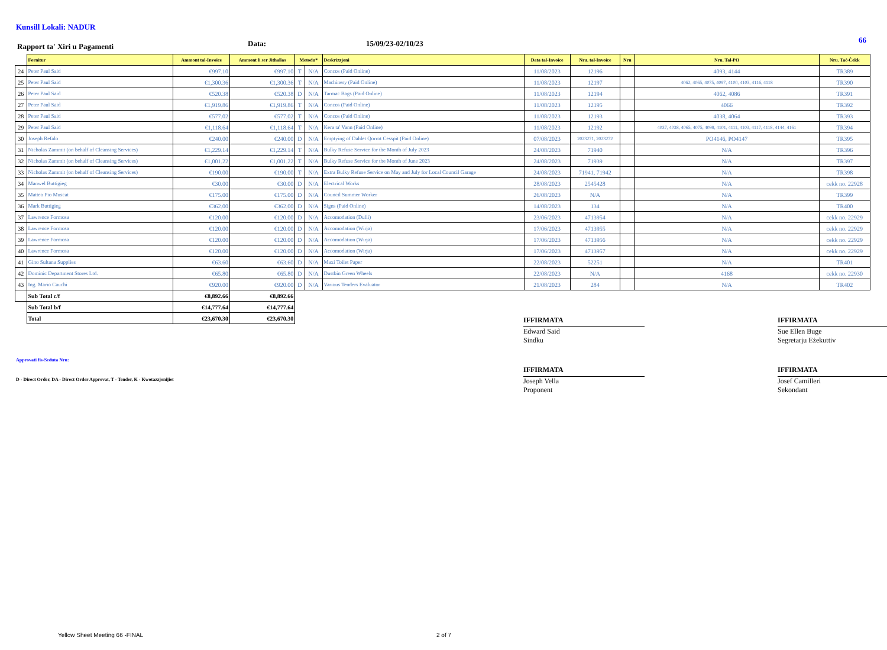66
Kunsill Lokali: NADUR
Rapport ta' Xiri u Pagamenti Data: 15/09/23-02/10/23
| | Fornitur | Ammont tal-Invoice | Ammont li ser Jithallas | Metodu* | | Deskrizzjoni | Data tal-Invoice | Nru. tal-Invoice | Nru | Nru. Tal-PO | Nru. Taċ-Ċekk |
| --- | --- | --- | --- | --- | --- | --- | --- | --- | --- | --- | --- |
| 24 | Peter Paul Said | €997.10 | €997.10 | T | N/A | Concos (Paid Online) | 11/08/2023 | 12196 | | 4093, 4144 | TR389 |
| 25 | Peter Paul Said | €1,300.36 | €1,300.36 | T | N/A | Machinery (Paid Online) | 11/08/2023 | 12197 | | 4062, 4065, 4075, 4097, 4100, 4103, 4116, 4118 | TR390 |
| 26 | Peter Paul Said | €520.38 | €520.38 | D | N/A | Tarmac Bags (Paid Online) | 11/08/2023 | 12194 | | 4062, 4086 | TR391 |
| 27 | Peter Paul Said | €1,919.86 | €1,919.86 | T | N/A | Concos (Paid Online) | 11/08/2023 | 12195 | | 4066 | TR392 |
| 28 | Peter Paul Said | €577.02 | €577.02 | T | N/A | Concos (Paid Online) | 11/08/2023 | 12193 | | 4038, 4064 | TR393 |
| 29 | Peter Paul Said | €1,118.64 | €1,118.64 | T | N/A | Kera ta' Vann (Paid Online) | 11/08/2023 | 12192 | | 4037, 4038, 4065, 4075, 4098, 4101, 4111, 4103, 4117, 4118, 4144, 4161 | TR394 |
| 30 | Joseph Refalo | €240.00 | €240.00 | D | N/A | Emptying of Dahlet Qorrot Cesspit (Paid Online) | 07/08/2023 | 2023271, 2023272 | | PO4146, PO4147 | TR395 |
| 31 | Nicholas Zammit (on behalf of Cleansing Services) | €1,229.14 | €1,229.14 | T | N/A | Bulky Refuse Service for the Month of July 2023 | 24/08/2023 | 71940 | | N/A | TR396 |
| 32 | Nicholas Zammit (on behalf of Cleansing Services) | €1,001.22 | €1,001.22 | T | N/A | Bulky Refuse Service for the Month of June 2023 | 24/08/2023 | 71939 | | N/A | TR397 |
| 33 | Nicholas Zammit (on behalf of Cleansing Services) | €190.00 | €190.00 | T | N/A | Extra Bulky Refuse Service on May and July for Local Council Garage | 24/08/2023 | 71941, 71942 | | N/A | TR398 |
| 34 | Manwel Buttigieg | €30.00 | €30.00 | D | N/A | Electrical Works | 28/08/2023 | 2545428 | | N/A | cekk no. 22928 |
| 35 | Matteo Pio Muscat | €175.00 | €175.00 | D | N/A | Council Summer Worker | 26/08/2023 | N/A | | N/A | TR399 |
| 36 | Mark Buttigieg | €362.00 | €362.00 | D | N/A | Signs (Paid Online) | 14/08/2023 | 134 | | N/A | TR400 |
| 37 | Lawrence Formosa | €120.00 | €120.00 | D | N/A | Accomodation (Dulli) | 23/06/2023 | 4713954 | | N/A | cekk no. 22929 |
| 38 | Lawrence Formosa | €120.00 | €120.00 | D | N/A | Accomodation (Wirja) | 17/06/2023 | 4713955 | | N/A | cekk no. 22929 |
| 39 | Lawrence Formosa | €120.00 | €120.00 | D | N/A | Accomodation (Wirja) | 17/06/2023 | 4713956 | | N/A | cekk no. 22929 |
| 40 | Lawrence Formosa | €120.00 | €120.00 | D | N/A | Accomodation (Wirja) | 17/06/2023 | 4713957 | | N/A | cekk no. 22929 |
| 41 | Gino Sultana Supplies | €63.60 | €63.60 | D | N/A | Maxi Toilet Paper | 22/08/2023 | 52251 | | N/A | TR401 |
| 42 | Dominic Department Stores Ltd. | €65.80 | €65.80 | D | N/A | Dustbin Green Wheels | 22/08/2023 | N/A | | 4168 | cekk no. 22930 |
| 43 | Ing. Mario Cauchi | €920.00 | €920.00 | D | N/A | Various Tenders Evaluator | 21/08/2023 | 284 | | N/A | TR402 |
| | Sub Total c/f | €8,892.66 | €8,892.66 | | | | | | | | |
| | Sub Total b/f | €14,777.64 | €14,777.64 | | | | | | | | |
| | Total | €23,670.30 | €23,670.30 | | | | | | | | |
Approvati fis-Seduta Nru:
D - Direct Order, DA - Direct Order Approvat, T - Tender, K - Kwotazzjonijiet
IFFIRMATA
Edward Said
Sindku
IFFIRMATA
Sue Ellen Buge
Segretarju Eżekuttiv
IFFIRMATA
Joseph Vella
Proponent
IFFIRMATA
Josef Camilleri
Sekondant
Yellow Sheet Meeting 66 -FINAL 2 of 7